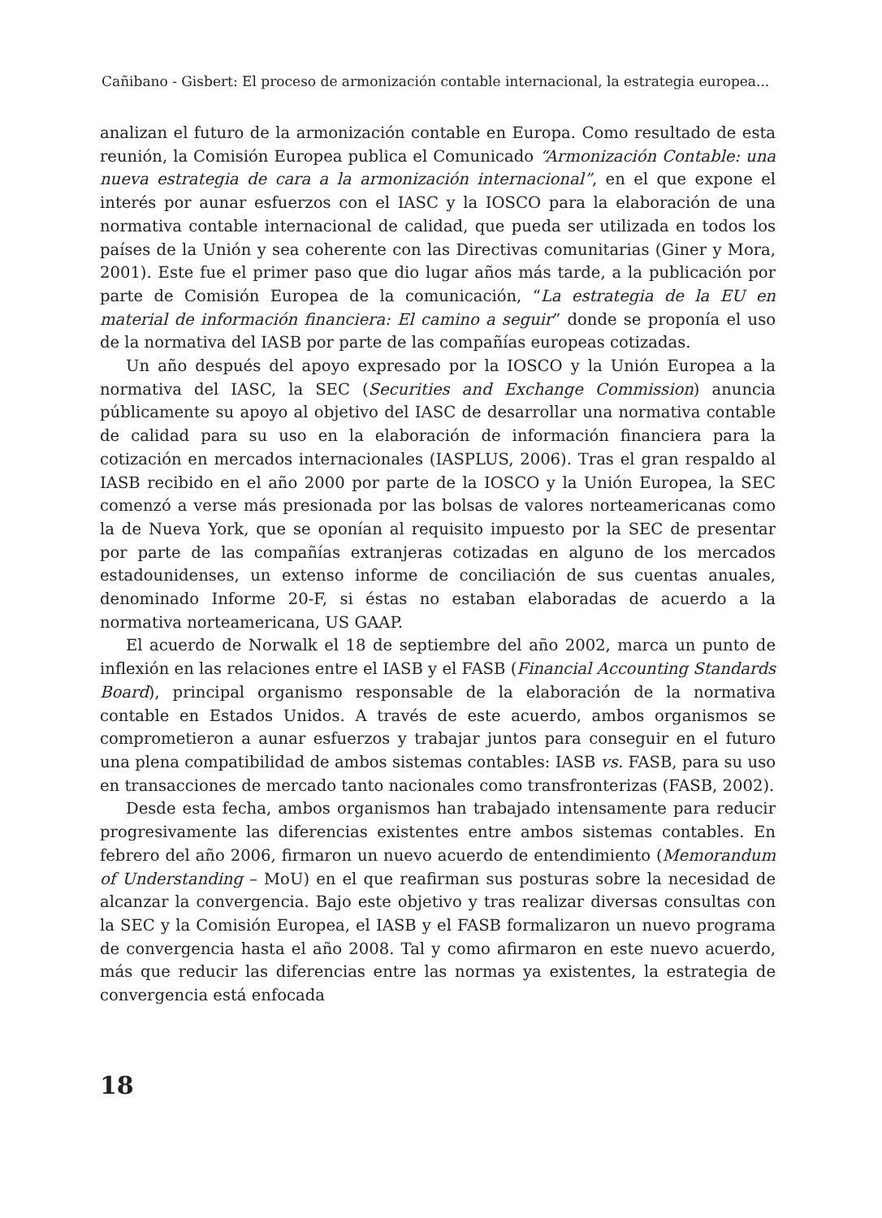Cañibano - Gisbert: El proceso de armonización contable internacional, la estrategia europea...
analizan el futuro de la armonización contable en Europa. Como resultado de esta reunión, la Comisión Europea publica el Comunicado “Armonización Contable: una nueva estrategia de cara a la armonización internacional”, en el que expone el interés por aunar esfuerzos con el IASC y la IOSCO para la elaboración de una normativa contable internacional de calidad, que pueda ser utilizada en todos los países de la Unión y sea coherente con las Directivas comunitarias (Giner y Mora, 2001). Este fue el primer paso que dio lugar años más tarde, a la publicación por parte de Comisión Europea de la comunicación, “La estrategia de la EU en material de información financiera: El camino a seguir” donde se proponía el uso de la normativa del IASB por parte de las compañías europeas cotizadas.
Un año después del apoyo expresado por la IOSCO y la Unión Europea a la normativa del IASC, la SEC (Securities and Exchange Commission) anuncia públicamente su apoyo al objetivo del IASC de desarrollar una normativa contable de calidad para su uso en la elaboración de información financiera para la cotización en mercados internacionales (IASPLUS, 2006). Tras el gran respaldo al IASB recibido en el año 2000 por parte de la IOSCO y la Unión Europea, la SEC comenzó a verse más presionada por las bolsas de valores norteamericanas como la de Nueva York, que se oponían al requisito impuesto por la SEC de presentar por parte de las compañías extranjeras cotizadas en alguno de los mercados estadounidenses, un extenso informe de conciliación de sus cuentas anuales, denominado Informe 20-F, si éstas no estaban elaboradas de acuerdo a la normativa norteamericana, US GAAP.
El acuerdo de Norwalk el 18 de septiembre del año 2002, marca un punto de inflexión en las relaciones entre el IASB y el FASB (Financial Accounting Standards Board), principal organismo responsable de la elaboración de la normativa contable en Estados Unidos. A través de este acuerdo, ambos organismos se comprometieron a aunar esfuerzos y trabajar juntos para conseguir en el futuro una plena compatibilidad de ambos sistemas contables: IASB vs. FASB, para su uso en transacciones de mercado tanto nacionales como transfronterizas (FASB, 2002).
Desde esta fecha, ambos organismos han trabajado intensamente para reducir progresivamente las diferencias existentes entre ambos sistemas contables. En febrero del año 2006, firmaron un nuevo acuerdo de entendimiento (Memorandum of Understanding – MoU) en el que reafirman sus posturas sobre la necesidad de alcanzar la convergencia. Bajo este objetivo y tras realizar diversas consultas con la SEC y la Comisión Europea, el IASB y el FASB formalizaron un nuevo programa de convergencia hasta el año 2008. Tal y como afirmaron en este nuevo acuerdo, más que reducir las diferencias entre las normas ya existentes, la estrategia de convergencia está enfocada
18